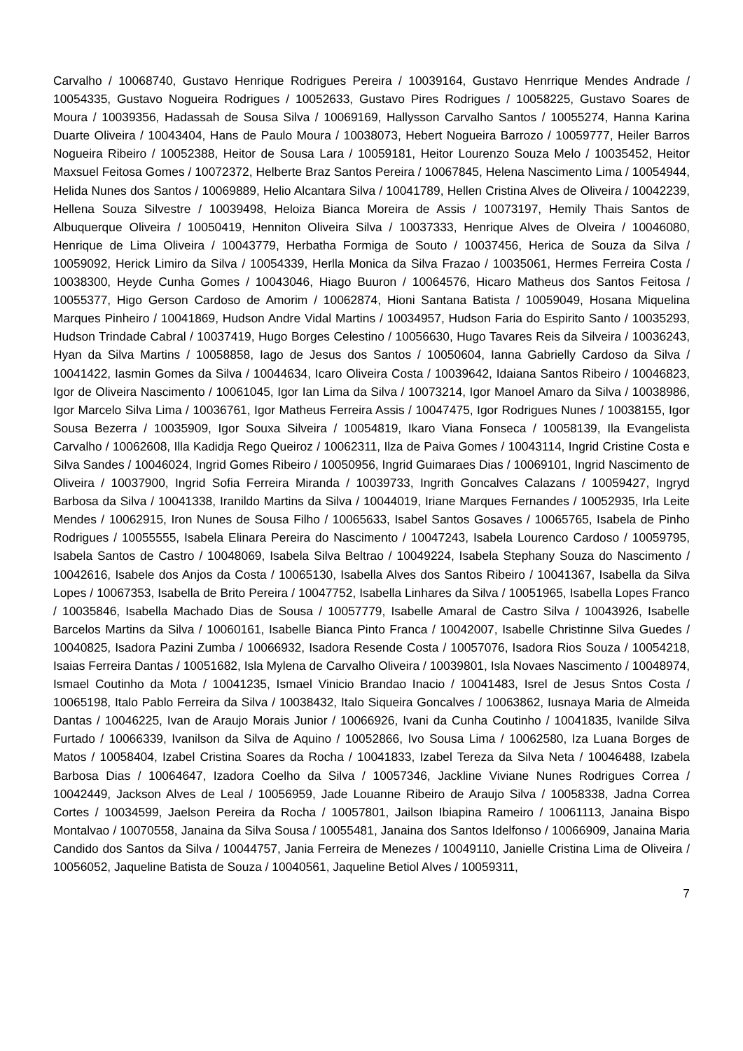Carvalho / 10068740, Gustavo Henrique Rodrigues Pereira / 10039164, Gustavo Henrrique Mendes Andrade / 10054335, Gustavo Nogueira Rodrigues / 10052633, Gustavo Pires Rodrigues / 10058225, Gustavo Soares de Moura / 10039356, Hadassah de Sousa Silva / 10069169, Hallysson Carvalho Santos / 10055274, Hanna Karina Duarte Oliveira / 10043404, Hans de Paulo Moura / 10038073, Hebert Nogueira Barrozo / 10059777, Heiler Barros Nogueira Ribeiro / 10052388, Heitor de Sousa Lara / 10059181, Heitor Lourenzo Souza Melo / 10035452, Heitor Maxsuel Feitosa Gomes / 10072372, Helberte Braz Santos Pereira / 10067845, Helena Nascimento Lima / 10054944, Helida Nunes dos Santos / 10069889, Helio Alcantara Silva / 10041789, Hellen Cristina Alves de Oliveira / 10042239, Hellena Souza Silvestre / 10039498, Heloiza Bianca Moreira de Assis / 10073197, Hemily Thais Santos de Albuquerque Oliveira / 10050419, Henniton Oliveira Silva / 10037333, Henrique Alves de Olveira / 10046080, Henrique de Lima Oliveira / 10043779, Herbatha Formiga de Souto / 10037456, Herica de Souza da Silva / 10059092, Herick Limiro da Silva / 10054339, Herlla Monica da Silva Frazao / 10035061, Hermes Ferreira Costa / 10038300, Heyde Cunha Gomes / 10043046, Hiago Buuron / 10064576, Hicaro Matheus dos Santos Feitosa / 10055377, Higo Gerson Cardoso de Amorim / 10062874, Hioni Santana Batista / 10059049, Hosana Miquelina Marques Pinheiro / 10041869, Hudson Andre Vidal Martins / 10034957, Hudson Faria do Espirito Santo / 10035293, Hudson Trindade Cabral / 10037419, Hugo Borges Celestino / 10056630, Hugo Tavares Reis da Silveira / 10036243, Hyan da Silva Martins / 10058858, Iago de Jesus dos Santos / 10050604, Ianna Gabrielly Cardoso da Silva / 10041422, Iasmin Gomes da Silva / 10044634, Icaro Oliveira Costa / 10039642, Idaiana Santos Ribeiro / 10046823, Igor de Oliveira Nascimento / 10061045, Igor Ian Lima da Silva / 10073214, Igor Manoel Amaro da Silva / 10038986, Igor Marcelo Silva Lima / 10036761, Igor Matheus Ferreira Assis / 10047475, Igor Rodrigues Nunes / 10038155, Igor Sousa Bezerra / 10035909, Igor Souxa Silveira / 10054819, Ikaro Viana Fonseca / 10058139, Ila Evangelista Carvalho / 10062608, Illa Kadidja Rego Queiroz / 10062311, Ilza de Paiva Gomes / 10043114, Ingrid Cristine Costa e Silva Sandes / 10046024, Ingrid Gomes Ribeiro / 10050956, Ingrid Guimaraes Dias / 10069101, Ingrid Nascimento de Oliveira / 10037900, Ingrid Sofia Ferreira Miranda / 10039733, Ingrith Goncalves Calazans / 10059427, Ingryd Barbosa da Silva / 10041338, Iranildo Martins da Silva / 10044019, Iriane Marques Fernandes / 10052935, Irla Leite Mendes / 10062915, Iron Nunes de Sousa Filho / 10065633, Isabel Santos Gosaves / 10065765, Isabela de Pinho Rodrigues / 10055555, Isabela Elinara Pereira do Nascimento / 10047243, Isabela Lourenco Cardoso / 10059795, Isabela Santos de Castro / 10048069, Isabela Silva Beltrao / 10049224, Isabela Stephany Souza do Nascimento / 10042616, Isabele dos Anjos da Costa / 10065130, Isabella Alves dos Santos Ribeiro / 10041367, Isabella da Silva Lopes / 10067353, Isabella de Brito Pereira / 10047752, Isabella Linhares da Silva / 10051965, Isabella Lopes Franco / 10035846, Isabella Machado Dias de Sousa / 10057779, Isabelle Amaral de Castro Silva / 10043926, Isabelle Barcelos Martins da Silva / 10060161, Isabelle Bianca Pinto Franca / 10042007, Isabelle Christinne Silva Guedes / 10040825, Isadora Pazini Zumba / 10066932, Isadora Resende Costa / 10057076, Isadora Rios Souza / 10054218, Isaias Ferreira Dantas / 10051682, Isla Mylena de Carvalho Oliveira / 10039801, Isla Novaes Nascimento / 10048974, Ismael Coutinho da Mota / 10041235, Ismael Vinicio Brandao Inacio / 10041483, Isrel de Jesus Sntos Costa / 10065198, Italo Pablo Ferreira da Silva / 10038432, Italo Siqueira Goncalves / 10063862, Iusnaya Maria de Almeida Dantas / 10046225, Ivan de Araujo Morais Junior / 10066926, Ivani da Cunha Coutinho / 10041835, Ivanilde Silva Furtado / 10066339, Ivanilson da Silva de Aquino / 10052866, Ivo Sousa Lima / 10062580, Iza Luana Borges de Matos / 10058404, Izabel Cristina Soares da Rocha / 10041833, Izabel Tereza da Silva Neta / 10046488, Izabela Barbosa Dias / 10064647, Izadora Coelho da Silva / 10057346, Jackline Viviane Nunes Rodrigues Correa / 10042449, Jackson Alves de Leal / 10056959, Jade Louanne Ribeiro de Araujo Silva / 10058338, Jadna Correa Cortes / 10034599, Jaelson Pereira da Rocha / 10057801, Jailson Ibiapina Rameiro / 10061113, Janaina Bispo Montalvao / 10070558, Janaina da Silva Sousa / 10055481, Janaina dos Santos Idelfonso / 10066909, Janaina Maria Candido dos Santos da Silva / 10044757, Jania Ferreira de Menezes / 10049110, Janielle Cristina Lima de Oliveira / 10056052, Jaqueline Batista de Souza / 10040561, Jaqueline Betiol Alves / 10059311,
7